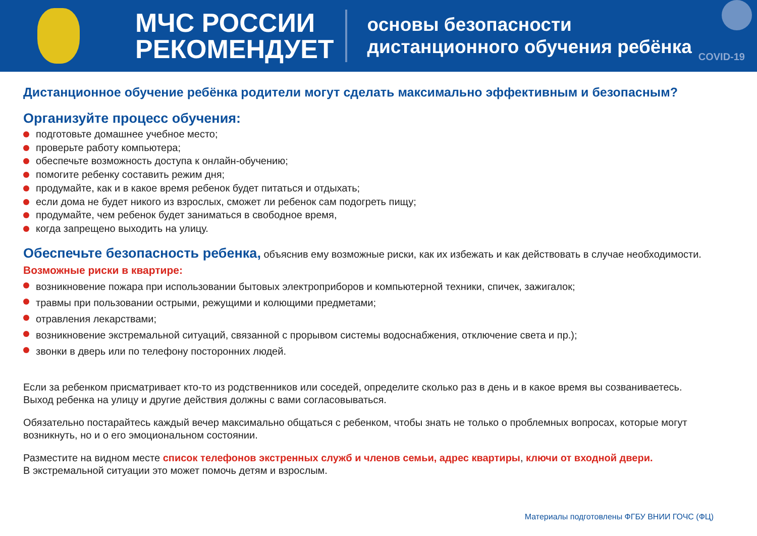МЧС РОССИИ
РЕКОМЕНДУЕТ
основы безопасности
дистанционного обучения ребёнка
COVID-19
Дистанционное обучение ребёнка родители могут сделать максимально эффективным и безопасным?
Организуйте процесс обучения:
подготовьте домашнее учебное место;
проверьте работу компьютера;
обеспечьте возможность доступа к онлайн-обучению;
помогите ребенку составить режим дня;
продумайте, как и в какое время ребенок будет питаться и отдыхать;
если дома не будет никого из взрослых, сможет ли ребенок сам подогреть пищу;
продумайте, чем ребенок будет заниматься в свободное время,
когда запрещено выходить на улицу.
Обеспечьте безопасность ребенка, объяснив ему возможные риски, как их избежать и как действовать в случае необходимости.
Возможные риски в квартире:
возникновение пожара при использовании бытовых электроприборов и компьютерной техники, спичек, зажигалок;
травмы при пользовании острыми, режущими и колющими предметами;
отравления лекарствами;
возникновение экстремальной ситуаций, связанной с прорывом системы водоснабжения, отключение света и пр.);
звонки в дверь или по телефону посторонних людей.
Если за ребенком присматривает кто-то из родственников или соседей, определите сколько раз в день и в какое время вы созваниваетесь.
Выход ребенка на улицу и другие действия должны с вами согласовываться.
Обязательно постарайтесь каждый вечер максимально общаться с ребенком, чтобы знать не только о проблемных вопросах, которые могут возникнуть, но и о его эмоциональном состоянии.
Разместите на видном месте список телефонов экстренных служб и членов семьи, адрес квартиры, ключи от входной двери.
В экстремальной ситуации это может помочь детям и взрослым.
Материалы подготовлены ФГБУ ВНИИ ГОЧС (ФЦ)